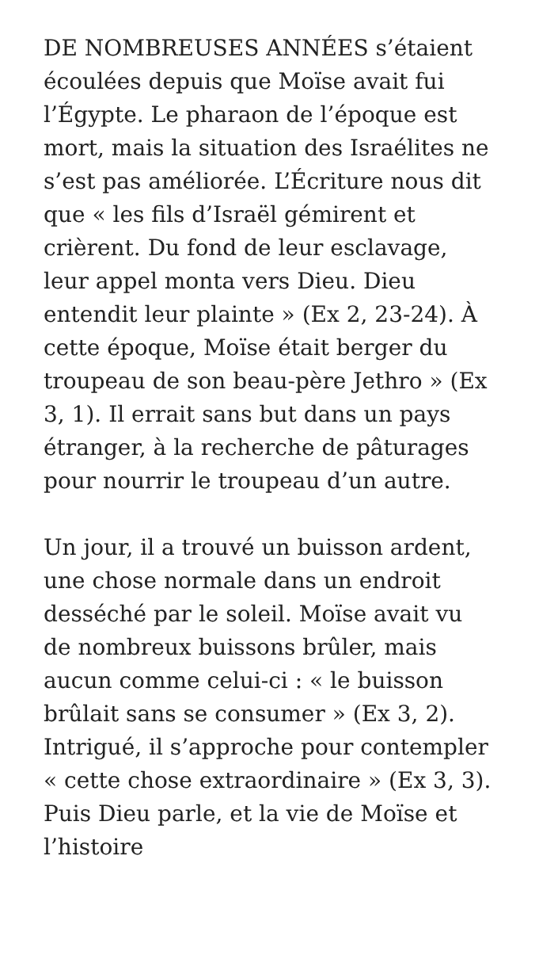DE NOMBREUSES ANNÉES s’étaient écoulées depuis que Moïse avait fui l’Égypte. Le pharaon de l’époque est mort, mais la situation des Israélites ne s’est pas améliorée. L’Écriture nous dit que « les fils d’Israël gémirent et crièrent. Du fond de leur esclavage, leur appel monta vers Dieu. Dieu entendit leur plainte » (Ex 2, 23-24). À cette époque, Moïse était berger du troupeau de son beau-père Jethro » (Ex 3, 1). Il errait sans but dans un pays étranger, à la recherche de pâturages pour nourrir le troupeau d’un autre.
Un jour, il a trouvé un buisson ardent, une chose normale dans un endroit desséché par le soleil. Moïse avait vu de nombreux buissons brûler, mais aucun comme celui-ci : « le buisson brûlait sans se consumer » (Ex 3, 2). Intrigué, il s’approche pour contempler « cette chose extraordinaire » (Ex 3, 3). Puis Dieu parle, et la vie de Moïse et l’histoire